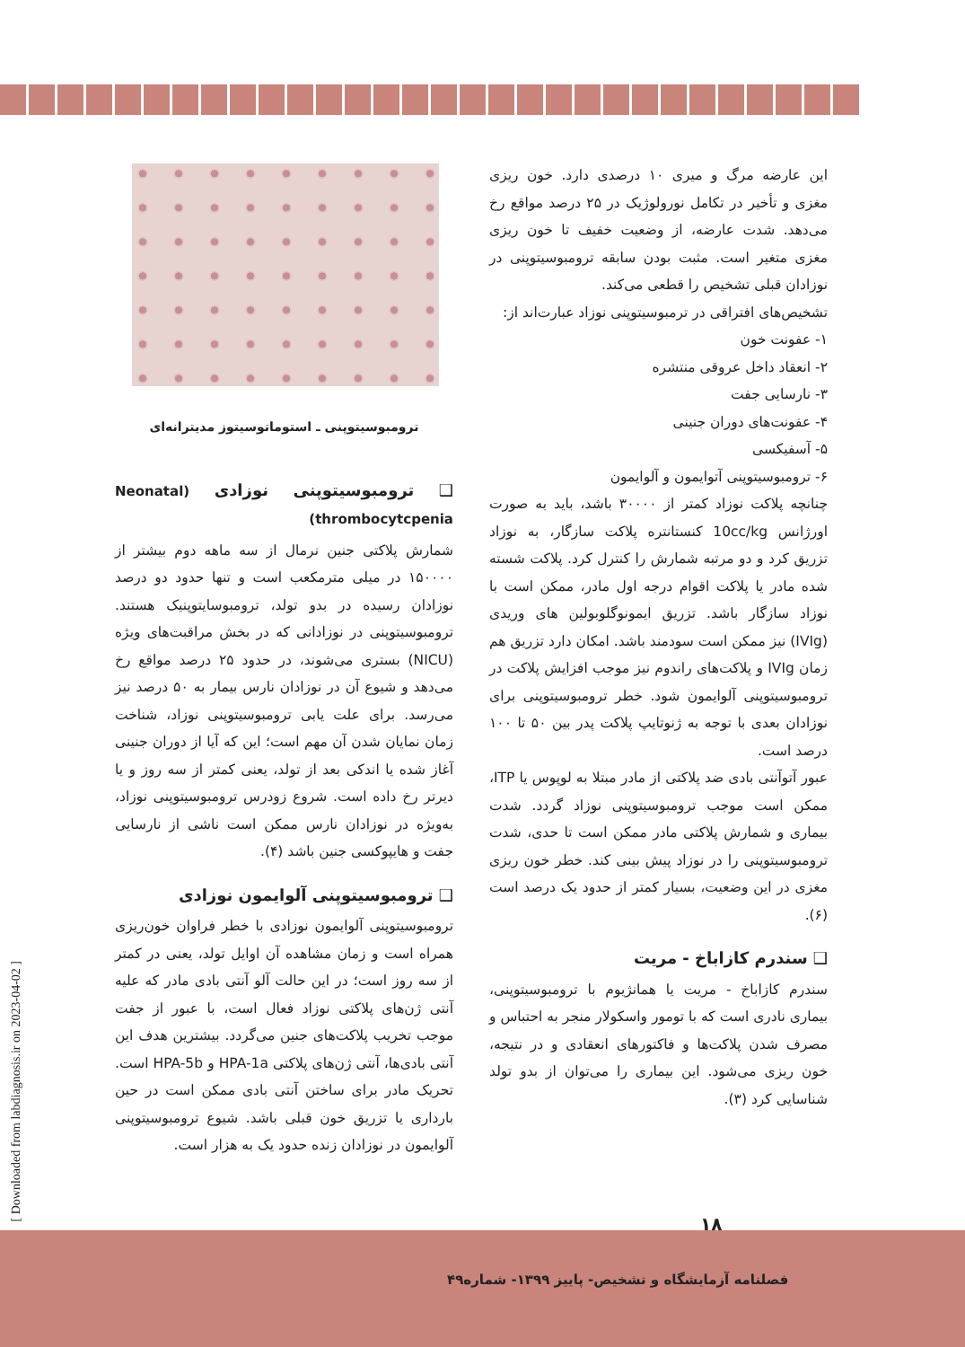ترومبوسیتوپنی ـ استوماتوسیتوز مدیترانه‌ای
❑ ترومبوسیتوپنی نوزادی (Neonatal thrombocytcpenia)
شمارش پلاکتی جنین نرمال از سه ماهه دوم بیشتر از ۱۵۰۰۰۰ در میلی مترمکعب است و تنها حدود دو درصد نوزادان رسیده در بدو تولد، ترومبوسایتوپنیک هستند. ترومبوسیتوپنی در نوزادانی که در بخش مراقبت‌های ویژه (NICU) بستری می‌شوند، در حدود ۲۵ درصد مواقع رخ می‌دهد و شیوع آن در نوزادان نارس بیمار به ۵۰ درصد نیز می‌رسد. برای علت یابی ترومبوسیتوپنی نوزاد، شناخت زمان نمایان شدن آن مهم است؛ این که آیا از دوران جنینی آغاز شده یا اندکی بعد از تولد، یعنی کمتر از سه روز و یا دیرتر رخ داده است. شروع زودرس ترومبوسیتوپنی نوزاد، به‌ویژه در نوزادان نارس ممکن است ناشی از نارسایی جفت و هایپوکسی جنین باشد (۴).
❑ ترومبوسیتوپنی آلوایمون نوزادی
ترومبوسیتوپنی آلوایمون نوزادی با خطر فراوان خون‌ریزی همراه است و زمان مشاهده آن اوایل تولد، یعنی در کمتر از سه روز است؛ در این حالت آلو آنتی بادی مادر که علیه آنتی ژن‌های پلاکتی نوزاد فعال است، با عبور از جفت موجب تخریب پلاکت‌های جنین می‌گردد. بیشترین هدف این آنتی بادی‌ها، آنتی ژن‌های پلاکتی HPA-1a و HPA-5b است. تحریک مادر برای ساختن آنتی بادی ممکن است در حین بارداری یا تزریق خون قبلی باشد. شیوع ترومبوسیتوپنی آلوایمون در نوزادان زنده حدود یک به هزار است.
این عارضه مرگ و میری ۱۰ درصدی دارد. خون ریزی مغزی و تأخیر در تکامل نورولوژیک در ۲۵ درصد مواقع رخ می‌دهد. شدت عارضه، از وضعیت خفیف تا خون ریزی مغزی متغیر است. مثبت بودن سابقه ترومبوسیتوپنی در نوزادان قبلی تشخیص را قطعی می‌کند.
تشخیص‌های افتراقی در ترمبوسیتوپنی نوزاد عبارت‌اند از:
۱- عفونت خون
۲- انعقاد داخل عروقی منتشره
۳- نارسایی جفت
۴- عفونت‌های دوران جنینی
۵- آسفیکسی
۶- ترومبوسیتوپنی آتوایمون و آلوایمون
چنانچه پلاکت نوزاد کمتر از ۳۰۰۰۰ باشد، باید به صورت اورژانس 10cc/kg کنستانتره پلاکت سازگار، به نوزاد تزریق کرد و دو مرتبه شمارش را کنترل کرد. پلاکت شسته شده مادر یا پلاکت اقوام درجه اول مادر، ممکن است با نوزاد سازگار باشد. تزریق ایمونوگلوبولین های وریدی (IVIg) نیز ممکن است سودمند باشد. امکان دارد تزریق هم زمان IVIg و پلاکت‌های راندوم نیز موجب افزایش پلاکت در ترومبوسیتوپنی آلوایمون شود. خطر ترومبوسیتوپنی برای نوزادان بعدی با توجه به ژنوتایپ پلاکت پدر بین ۵۰ تا ۱۰۰ درصد است.
عبور آتوآنتی بادی ضد پلاکتی از مادر مبتلا به لوپوس یا ITP، ممکن است موجب ترومبوسیتوپنی نوزاد گردد. شدت بیماری و شمارش پلاکتی مادر ممکن است تا حدی، شدت ترومبوسیتوپنی را در نوزاد پیش بینی کند. خطر خون ریزی مغزی در این وضعیت، بسیار کمتر از حدود یک درصد است (۶).
❑ سندرم کازاباخ - مریت
سندرم کازاباخ - مریت یا همانژیوم با ترومبوسیتوپنی، بیماری نادری است که با تومور واسکولار منجر به احتباس و مصرف شدن پلاکت‌ها و فاکتورهای انعقادی و در نتیجه، خون ریزی می‌شود. این بیماری را می‌توان از بدو تولد شناسایی کرد (۳).
[ Downloaded from labdiagnosis.ir on 2023-04-02 ]
۱۸
فصلنامه آزمایشگاه و تشخیص- پاییز ۱۳۹۹- شماره۴۹